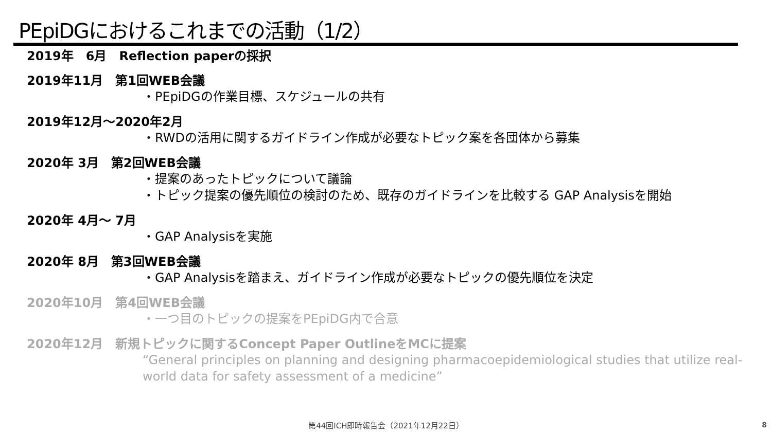PEpiDGにおけるこれまでの活動（1/2）
2019年　6月　Reflection paperの採択
2019年11月　第1回WEB会議
・PEpiDGの作業目標、スケジュールの共有
2019年12月～2020年2月
・RWDの活用に関するガイドライン作成が必要なトピック案を各団体から募集
2020年 3月　第2回WEB会議
・提案のあったトピックについて議論
・トピック提案の優先順位の検討のため、既存のガイドラインを比較する GAP Analysisを開始
2020年 4月～ 7月
・GAP Analysisを実施
2020年 8月　第3回WEB会議
・GAP Analysisを踏まえ、ガイドライン作成が必要なトピックの優先順位を決定
2020年10月　第4回WEB会議
・一つ目のトピックの提案をPEpiDG内で合意
2020年12月　新規トピックに関するConcept Paper OutlineをMCに提案
“General principles on planning and designing pharmacoepidemiological studies that utilize real-world data for safety assessment of a medicine”
第44回ICH即時報告会（2021年12月22日） 8